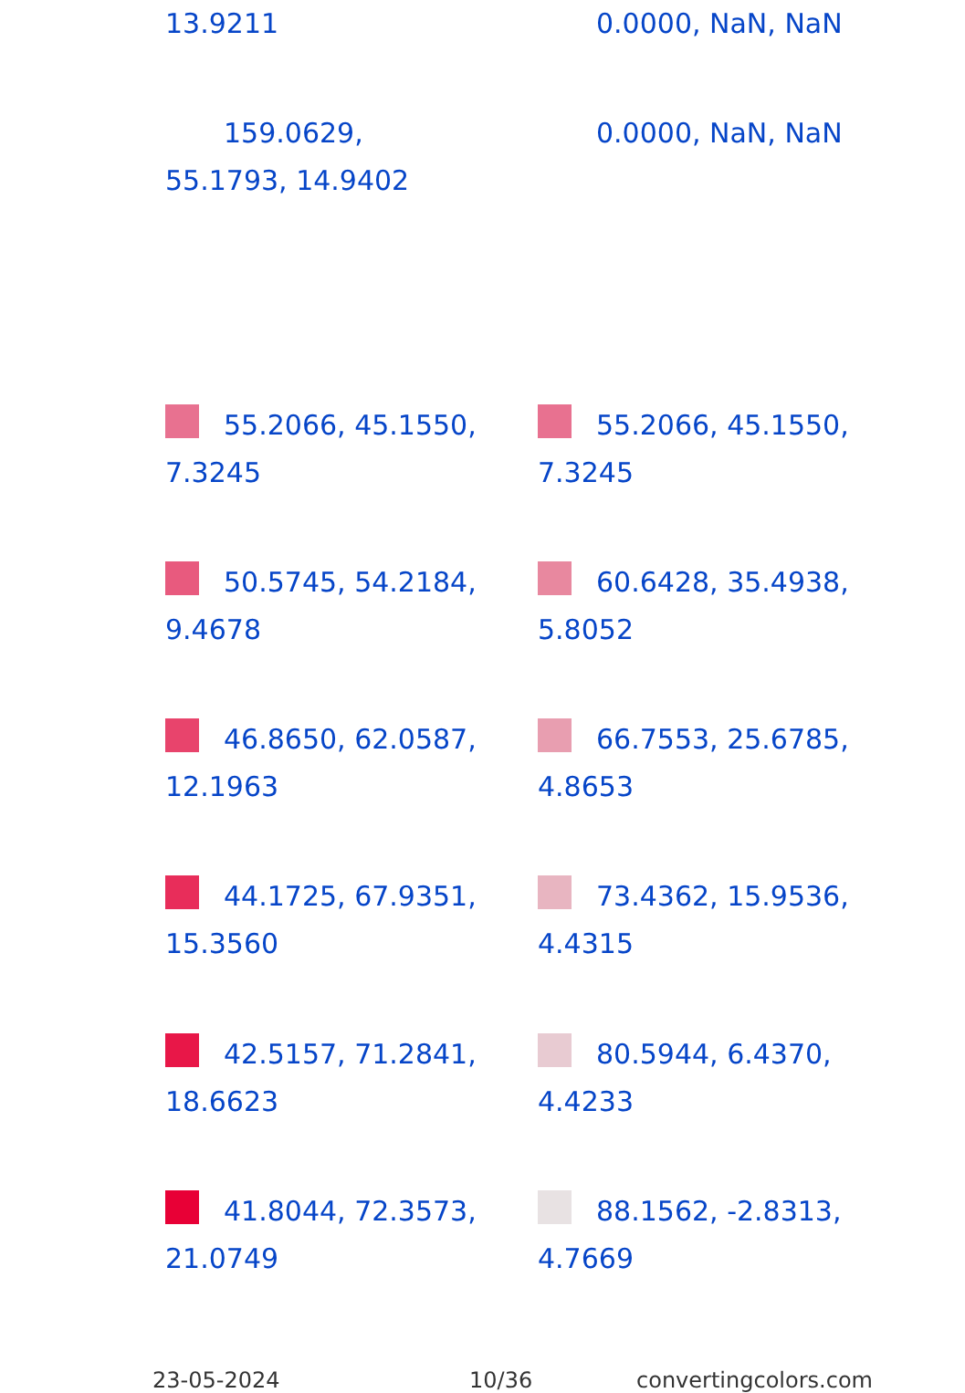13.9211 0.0000, NaN, NaN
159.0629, 55.1793, 14.9402
0.0000, NaN, NaN
55.2066, 45.1550, 7.3245
55.2066, 45.1550, 7.3245
50.5745, 54.2184, 9.4678
60.6428, 35.4938, 5.8052
46.8650, 62.0587, 12.1963
66.7553, 25.6785, 4.8653
44.1725, 67.9351, 15.3560
73.4362, 15.9536, 4.4315
42.5157, 71.2841, 18.6623
80.5944, 6.4370, 4.4233
41.8044, 72.3573, 21.0749
88.1562, -2.8313, 4.7669
23-05-2024 10/36 convertingcolors.com